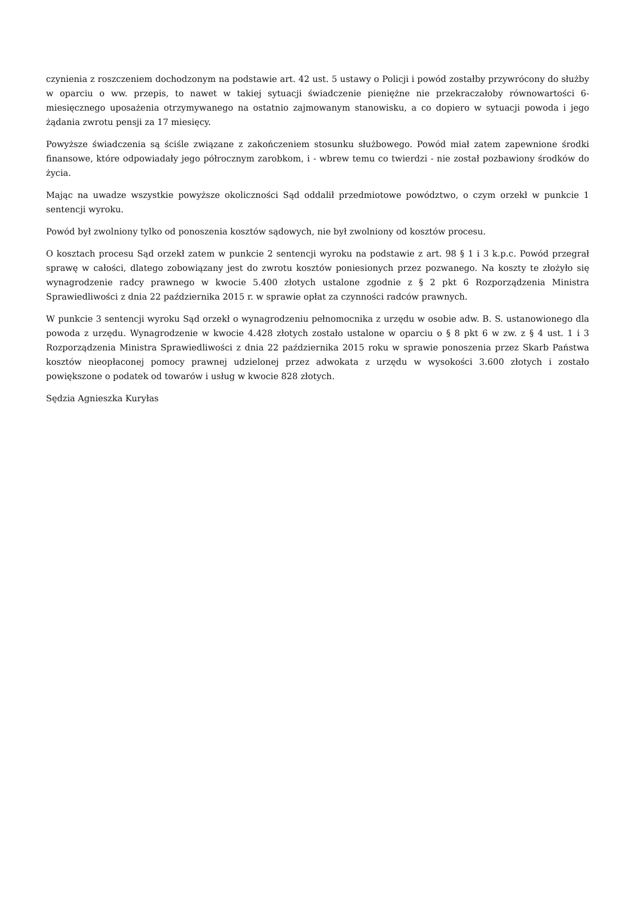czynienia z roszczeniem dochodzonym na podstawie art. 42 ust. 5 ustawy o Policji i powód zostałby przywrócony do służby w oparciu o ww. przepis, to nawet w takiej sytuacji świadczenie pieniężne nie przekraczałoby równowartości 6-miesięcznego uposażenia otrzymywanego na ostatnio zajmowanym stanowisku, a co dopiero w sytuacji powoda i jego żądania zwrotu pensji za 17 miesięcy.
Powyższe świadczenia są ściśle związane z zakończeniem stosunku służbowego. Powód miał zatem zapewnione środki finansowe, które odpowiadały jego półrocznym zarobkom, i - wbrew temu co twierdzi - nie został pozbawiony środków do życia.
Mając na uwadze wszystkie powyższe okoliczności Sąd oddalił przedmiotowe powództwo, o czym orzekł w punkcie 1 sentencji wyroku.
Powód był zwolniony tylko od ponoszenia kosztów sądowych, nie był zwolniony od kosztów procesu.
O kosztach procesu Sąd orzekł zatem w punkcie 2 sentencji wyroku na podstawie z art. 98 § 1 i 3 k.p.c. Powód przegrał sprawę w całości, dlatego zobowiązany jest do zwrotu kosztów poniesionych przez pozwanego. Na koszty te złożyło się wynagrodzenie radcy prawnego w kwocie 5.400 złotych ustalone zgodnie z § 2 pkt 6 Rozporządzenia Ministra Sprawiedliwości z dnia 22 października 2015 r. w sprawie opłat za czynności radców prawnych.
W punkcie 3 sentencji wyroku Sąd orzekł o wynagrodzeniu pełnomocnika z urzędu w osobie adw. B. S. ustanowionego dla powoda z urzędu. Wynagrodzenie w kwocie 4.428 złotych zostało ustalone w oparciu o § 8 pkt 6 w zw. z § 4 ust. 1 i 3 Rozporządzenia Ministra Sprawiedliwości z dnia 22 października 2015 roku w sprawie ponoszenia przez Skarb Państwa kosztów nieopłaconej pomocy prawnej udzielonej przez adwokata z urzędu w wysokości 3.600 złotych i zostało powiększone o podatek od towarów i usług w kwocie 828 złotych.
Sędzia Agnieszka Kuryłas